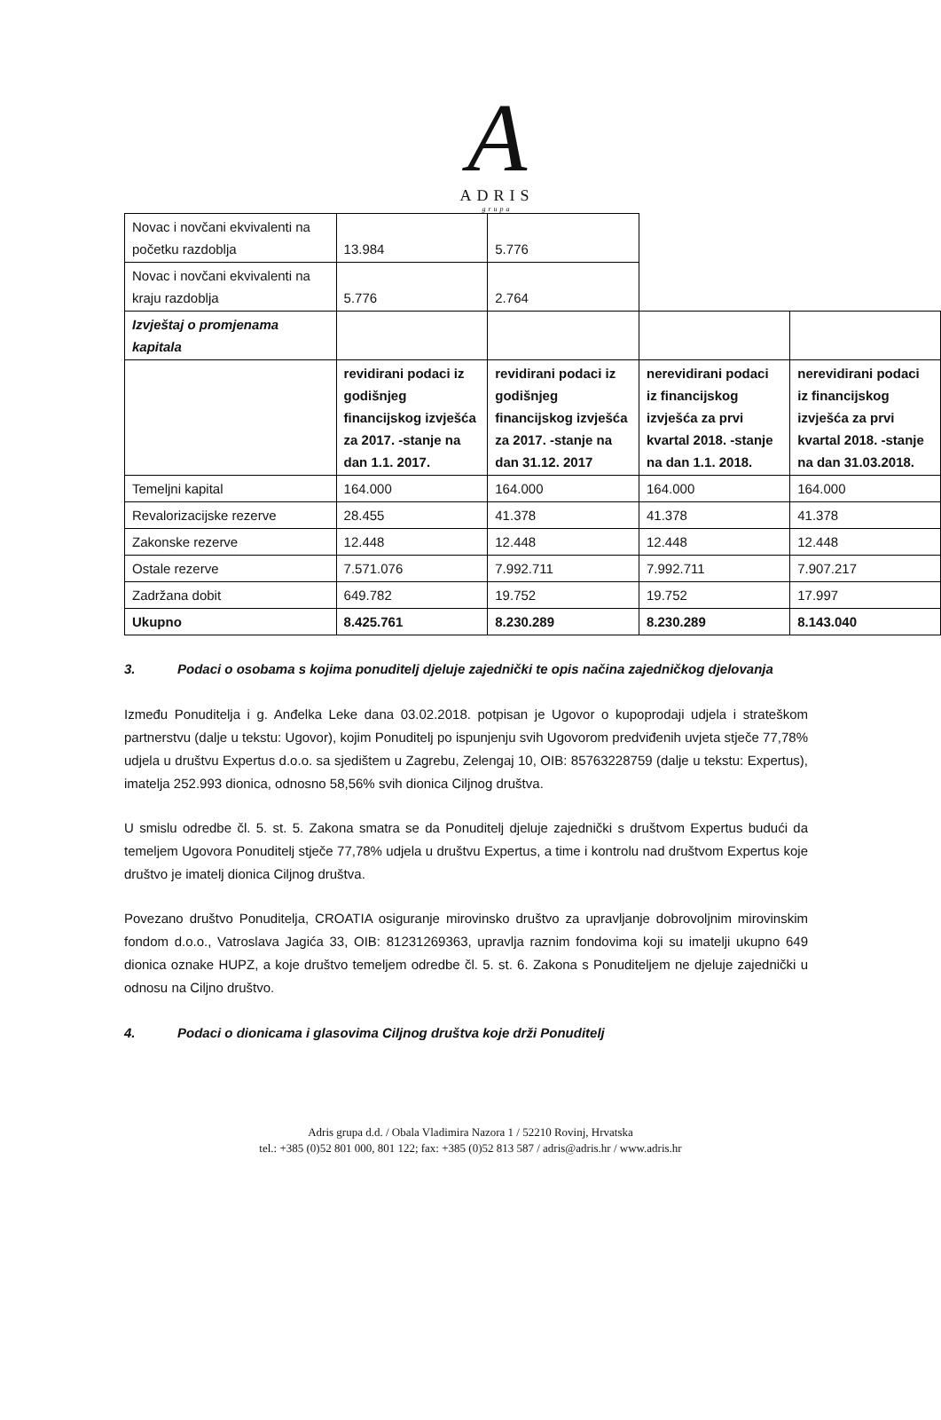A
ADRIS
grupa
| Novac i novčani ekvivalenti na početku razdoblja | 13.984 | 5.776 | | |
| Novac i novčani ekvivalenti na kraju razdoblja | 5.776 | 2.764 | | |
| Izvještaj o promjenama kapitala | | | | |
| | revidirani podaci iz godišnjeg financijskog izvješća za 2017. -stanje na dan 1.1. 2017. | revidirani podaci iz godišnjeg financijskog izvješća za 2017. -stanje na dan 31.12. 2017 | nerevidirani podaci iz financijskog izvješća za prvi kvartal 2018. -stanje na dan 1.1. 2018. | nerevidirani podaci iz financijskog izvješća za prvi kvartal 2018. -stanje na dan 31.03.2018. |
| Temeljni kapital | 164.000 | 164.000 | 164.000 | 164.000 |
| Revalorizacijske rezerve | 28.455 | 41.378 | 41.378 | 41.378 |
| Zakonske rezerve | 12.448 | 12.448 | 12.448 | 12.448 |
| Ostale rezerve | 7.571.076 | 7.992.711 | 7.992.711 | 7.907.217 |
| Zadržana dobit | 649.782 | 19.752 | 19.752 | 17.997 |
| Ukupno | 8.425.761 | 8.230.289 | 8.230.289 | 8.143.040 |
3. Podaci o osobama s kojima ponuditelj djeluje zajednički te opis načina zajedničkog djelovanja
Između Ponuditelja i g. Anđelka Leke dana 03.02.2018. potpisan je Ugovor o kupoprodaji udjela i strateškom partnerstvu (dalje u tekstu: Ugovor), kojim Ponuditelj po ispunjenju svih Ugovorom predviđenih uvjeta stječe 77,78% udjela u društvu Expertus d.o.o. sa sjedištem u Zagrebu, Zelengaj 10, OIB: 85763228759 (dalje u tekstu: Expertus), imatelja 252.993 dionica, odnosno 58,56% svih dionica Ciljnog društva.
U smislu odredbe čl. 5. st. 5. Zakona smatra se da Ponuditelj djeluje zajednički s društvom Expertus budući da temeljem Ugovora Ponuditelj stječe 77,78% udjela u društvu Expertus, a time i kontrolu nad društvom Expertus koje društvo je imatelj dionica Ciljnog društva.
Povezano društvo Ponuditelja, CROATIA osiguranje mirovinsko društvo za upravljanje dobrovoljnim mirovinskim fondom d.o.o., Vatroslava Jagića 33, OIB: 81231269363, upravlja raznim fondovima koji su imatelji ukupno 649 dionica oznake HUPZ, a koje društvo temeljem odredbe čl. 5. st. 6. Zakona s Ponuditeljem ne djeluje zajednički u odnosu na Ciljno društvo.
4. Podaci o dionicama i glasovima Ciljnog društva koje drži Ponuditelj
Adris grupa d.d. / Obala Vladimira Nazora 1 / 52210 Rovinj, Hrvatska
tel.: +385 (0)52 801 000, 801 122; fax: +385 (0)52 813 587 / adris@adris.hr / www.adris.hr